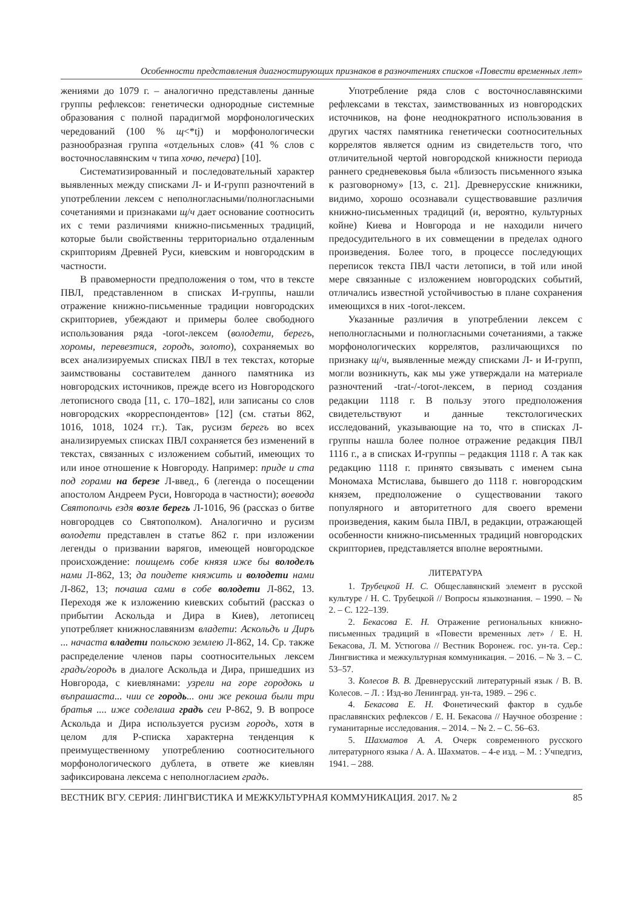Особенности представления диагностирующих признаков в разночтениях списков «Повести временных лет»
жениями до 1079 г. – аналогично представлены данные группы рефлексов: генетически однородные системные образования с полной парадигмой морфонологических чередований (100 % щ<*tj) и морфонологически разнообразная группа «отдельных слов» (41 % слов с восточнославянским ч типа хочю, печера) [10].
Систематизированный и последовательный характер выявленных между списками Л- и И-групп разночтений в употреблении лексем с неполногласными/полногласными сочетаниями и признаками щ/ч дает основание соотносить их с теми различиями книжно-письменных традиций, которые были свойственны территориально отдаленным скрипториям Древней Руси, киевским и новгородским в частности.
В правомерности предположения о том, что в тексте ПВЛ, представленном в списках И-группы, нашли отражение книжно-письменные традиции новгородских скрипториев, убеждают и примеры более свободного использования ряда -torot-лексем (володети, берегъ, хоромы, перевезтися, городъ, золото), сохраняемых во всех анализируемых списках ПВЛ в тех текстах, которые заимствованы составителем данного памятника из новгородских источников, прежде всего из Новгородского летописного свода [11, с. 170–182], или записаны со слов новгородских «корреспондентов» [12] (см. статьи 862, 1016, 1018, 1024 гг.). Так, русизм берегъ во всех анализируемых списках ПВЛ сохраняется без изменений в текстах, связанных с изложением событий, имеющих то или иное отношение к Новгороду. Например: приде и ста под горами на березе Л-введ., 6 (легенда о посещении апостолом Андреем Руси, Новгорода в частности); воевода Святополчь ездя возле берегь Л-1016, 96 (рассказ о битве новгородцев со Святополком). Аналогично и русизм володети представлен в статье 862 г. при изложении легенды о призвании варягов, имеющей новгородское происхождение: поищемъ собе князя иже бы володелъ нами Л-862, 13; да поидете княжить и володети нами Л-862, 13; почаша сами в собе володети Л-862, 13. Переходя же к изложению киевских событий (рассказ о прибытии Аскольда и Дира в Киев), летописец употребляет книжнославянизм владети: Аскольдъ и Диръ ... начаста владети польскою землею Л-862, 14. Ср. также распределение членов пары соотносительных лексем градъ/городъ в диалоге Аскольда и Дира, пришедших из Новгорода, с киевлянами: узрели на горе городокь и въпрашаста... чии се городь... они же рекоша были три братья .... иже соделаша градъ сеи Р-862, 9. В вопросе Аскольда и Дира используется русизм городъ, хотя в целом для Р-списка характерна тенденция к преимущественному употреблению соотносительного морфонологического дублета, в ответе же киевлян зафиксирована лексема с неполногласием градъ.
Употребление ряда слов с восточнославянскими рефлексами в текстах, заимствованных из новгородских источников, на фоне неоднократного использования в других частях памятника генетически соотносительных коррелятов является одним из свидетельств того, что отличительной чертой новгородской книжности периода раннего средневековья была «близость письменного языка к разговорному» [13, с. 21]. Древнерусские книжники, видимо, хорошо осознавали существовавшие различия книжно-письменных традиций (и, вероятно, культурных койне) Киева и Новгорода и не находили ничего предосудительного в их совмещении в пределах одного произведения. Более того, в процессе последующих переписок текста ПВЛ части летописи, в той или иной мере связанные с изложением новгородских событий, отличались известной устойчивостью в плане сохранения имеющихся в них -torot-лексем.
Указанные различия в употреблении лексем с неполногласными и полногласными сочетаниями, а также морфонологических коррелятов, различающихся по признаку щ/ч, выявленные между списками Л- и И-групп, могли возникнуть, как мы уже утверждали на материале разночтений -trat-/-torot-лексем, в период создания редакции 1118 г. В пользу этого предположения свидетельствуют и данные текстологических исследований, указывающие на то, что в списках Л-группы нашла более полное отражение редакция ПВЛ 1116 г., а в списках И-группы – редакция 1118 г. А так как редакцию 1118 г. принято связывать с именем сына Мономаха Мстислава, бывшего до 1118 г. новгородским князем, предположение о существовании такого популярного и авторитетного для своего времени произведения, каким была ПВЛ, в редакции, отражающей особенности книжно-письменных традиций новгородских скрипториев, представляется вполне вероятными.
ЛИТЕРАТУРА
1. Трубецкой Н. С. Общеславянский элемент в русской культуре / Н. С. Трубецкой // Вопросы языкознания. – 1990. – № 2. – С. 122–139.
2. Бекасова Е. Н. Отражение региональных книжно-письменных традиций в «Повести временных лет» / Е. Н. Бекасова, Л. М. Устюгова // Вестник Воронеж. гос. ун-та. Сер.: Лингвистика и межкультурная коммуникация. – 2016. – № 3. – С. 53–57.
3. Колесов В. В. Древнерусский литературный язык / В. В. Колесов. – Л. : Изд-во Ленинград. ун-та, 1989. – 296 с.
4. Бекасова Е. Н. Фонетический фактор в судьбе праславянских рефлексов / Е. Н. Бекасова // Научное обозрение : гуманитарные исследования. – 2014. – № 2. – С. 56–63.
5. Шахматов А. А. Очерк современного русского литературного языка / А. А. Шахматов. – 4-е изд. – М. : Учпедгиз, 1941. – 288.
ВЕСТНИК ВГУ. СЕРИЯ: ЛИНГВИСТИКА И МЕЖКУЛЬТУРНАЯ КОММУНИКАЦИЯ. 2017. № 2 85